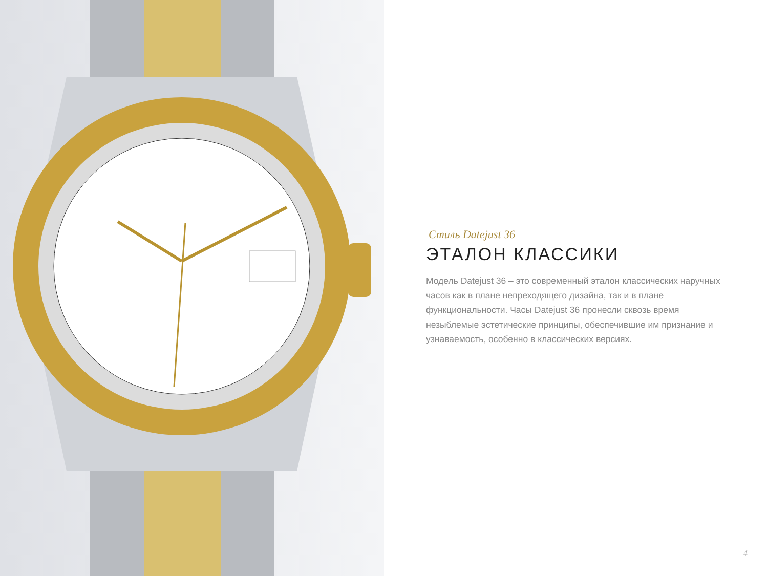Стиль Datejust 36
ЭТАЛОН КЛАССИКИ
Модель Datejust 36 – это современный эталон классических наручных часов как в плане непреходящего дизайна, так и в плане функциональности. Часы Datejust 36 пронесли сквозь время незыблемые эстетические принципы, обеспечившие им признание и узнаваемость, особенно в классических версиях.
4